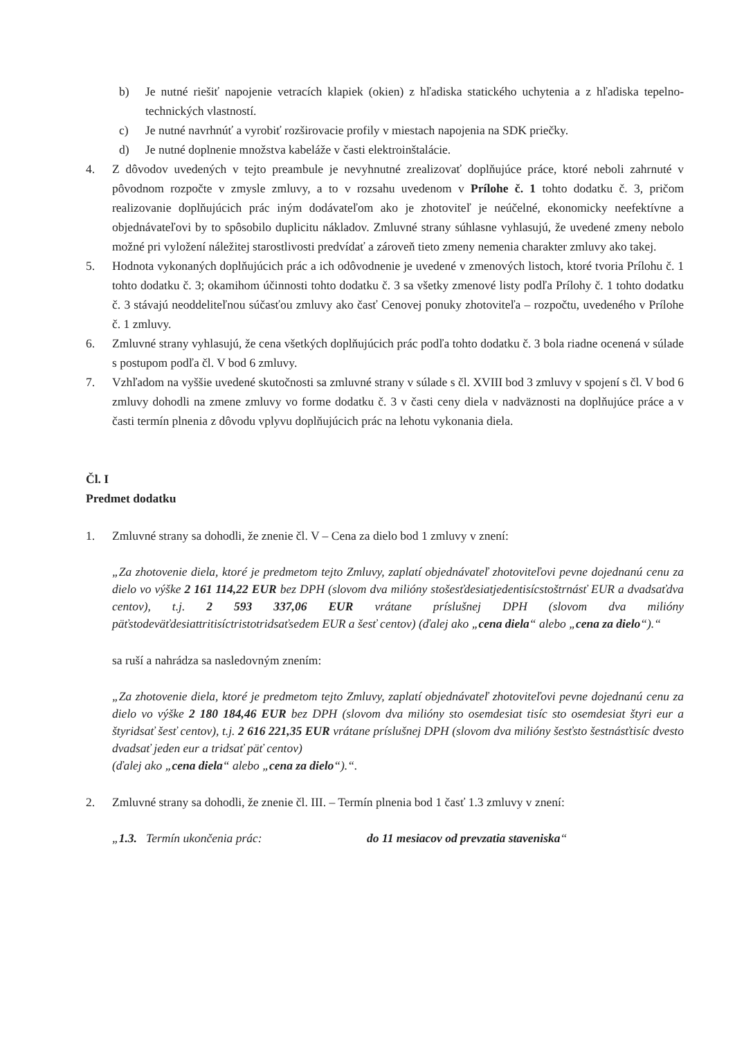b) Je nutné riešiť napojenie vetracích klapiek (okien) z hľadiska statického uchytenia a z hľadiska tepelno-technických vlastností.
c) Je nutné navrhnúť a vyrobiť rozširovacie profily v miestach napojenia na SDK priečky.
d) Je nutné doplnenie množstva kabeláže v časti elektroinštalácie.
4. Z dôvodov uvedených v tejto preambule je nevyhnutné zrealizovať doplňujúce práce, ktoré neboli zahrnuté v pôvodnom rozpočte v zmysle zmluvy, a to v rozsahu uvedenom v Prílohe č. 1 tohto dodatku č. 3, pričom realizovanie doplňujúcich prác iným dodávateľom ako je zhotoviteľ je neúčelné, ekonomicky neefektívne a objednávateľovi by to spôsobilo duplicitu nákladov. Zmluvné strany súhlasne vyhlasujú, že uvedené zmeny nebolo možné pri vyložení náležitej starostlivosti predvídať a zároveň tieto zmeny nemenia charakter zmluvy ako takej.
5. Hodnota vykonaných doplňujúcich prác a ich odôvodnenie je uvedené v zmenových listoch, ktoré tvoria Prílohu č. 1 tohto dodatku č. 3; okamihom účinnosti tohto dodatku č. 3 sa všetky zmenové listy podľa Prílohy č. 1 tohto dodatku č. 3 stávajú neoddeliteľnou súčasťou zmluvy ako časť Cenovej ponuky zhotoviteľa – rozpočtu, uvedeného v Prílohe č. 1 zmluvy.
6. Zmluvné strany vyhlasujú, že cena všetkých doplňujúcich prác podľa tohto dodatku č. 3 bola riadne ocenená v súlade s postupom podľa čl. V bod 6 zmluvy.
7. Vzhľadom na vyššie uvedené skutočnosti sa zmluvné strany v súlade s čl. XVIII bod 3 zmluvy v spojení s čl. V bod 6 zmluvy dohodli na zmene zmluvy vo forme dodatku č. 3 v časti ceny diela v nadväznosti na doplňujúce práce a v časti termín plnenia z dôvodu vplyvu doplňujúcich prác na lehotu vykonania diela.
Čl. I
Predmet dodatku
1. Zmluvné strany sa dohodli, že znenie čl. V – Cena za dielo bod 1 zmluvy v znení:
„Za zhotovenie diela, ktoré je predmetom tejto Zmluvy, zaplatí objednávateľ zhotoviteľovi pevne dojednanú cenu za dielo vo výške 2 161 114,22 EUR bez DPH (slovom dva milióny stošesťdesiatjedentisícstoštrnásť EUR a dvadsaťdva centov), t.j. 2 593 337,06 EUR vrátane príslušnej DPH (slovom dva milióny päťstodeväťdesiattritisíctristotridsaťsedem EUR a šesť centov) (ďalej ako „cena diela“ alebo „cena za dielo“).“
sa ruší a nahrádza sa nasledovným znením:
„Za zhotovenie diela, ktoré je predmetom tejto Zmluvy, zaplatí objednávateľ zhotoviteľovi pevne dojednanú cenu za dielo vo výške 2 180 184,46 EUR bez DPH (slovom dva milióny sto osemdesiat tisíc sto osemdesiat štyri eur a štyridsať šesť centov), t.j. 2 616 221,35 EUR vrátane príslušnej DPH (slovom dva milióny šesťsto šestnásťtisíc dvesto dvadsať jeden eur a tridsať päť centov)
(ďalej ako „cena diela“ alebo „cena za dielo“).“.
2. Zmluvné strany sa dohodli, že znenie čl. III. – Termín plnenia bod 1 časť 1.3 zmluvy v znení:
„1.3. Termín ukončenia prác: do 11 mesiacov od prevzatia staveniska “